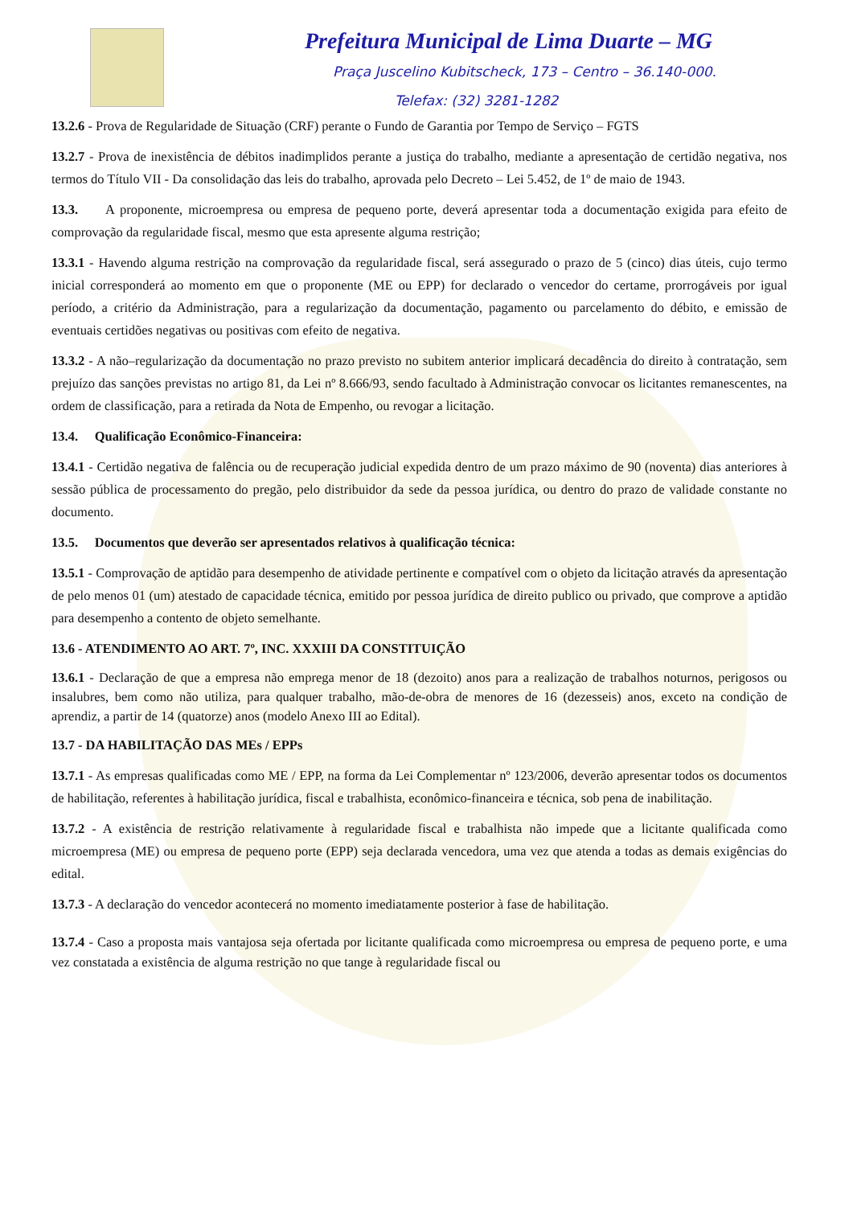Prefeitura Municipal de Lima Duarte – MG
Praça Juscelino Kubitscheck, 173 – Centro – 36.140-000.
Telefax: (32) 3281-1282
13.2.6 - Prova de Regularidade de Situação (CRF) perante o Fundo de Garantia por Tempo de Serviço – FGTS
13.2.7 - Prova de inexistência de débitos inadimplidos perante a justiça do trabalho, mediante a apresentação de certidão negativa, nos termos do Título VII - Da consolidação das leis do trabalho, aprovada pelo Decreto – Lei 5.452, de 1º de maio de 1943.
13.3. A proponente, microempresa ou empresa de pequeno porte, deverá apresentar toda a documentação exigida para efeito de comprovação da regularidade fiscal, mesmo que esta apresente alguma restrição;
13.3.1 - Havendo alguma restrição na comprovação da regularidade fiscal, será assegurado o prazo de 5 (cinco) dias úteis, cujo termo inicial corresponderá ao momento em que o proponente (ME ou EPP) for declarado o vencedor do certame, prorrogáveis por igual período, a critério da Administração, para a regularização da documentação, pagamento ou parcelamento do débito, e emissão de eventuais certidões negativas ou positivas com efeito de negativa.
13.3.2 - A não–regularização da documentação no prazo previsto no subitem anterior implicará decadência do direito à contratação, sem prejuízo das sanções previstas no artigo 81, da Lei nº 8.666/93, sendo facultado à Administração convocar os licitantes remanescentes, na ordem de classificação, para a retirada da Nota de Empenho, ou revogar a licitação.
13.4. Qualificação Econômico-Financeira:
13.4.1 - Certidão negativa de falência ou de recuperação judicial expedida dentro de um prazo máximo de 90 (noventa) dias anteriores à sessão pública de processamento do pregão, pelo distribuidor da sede da pessoa jurídica, ou dentro do prazo de validade constante no documento.
13.5. Documentos que deverão ser apresentados relativos à qualificação técnica:
13.5.1 - Comprovação de aptidão para desempenho de atividade pertinente e compatível com o objeto da licitação através da apresentação de pelo menos 01 (um) atestado de capacidade técnica, emitido por pessoa jurídica de direito publico ou privado, que comprove a aptidão para desempenho a contento de objeto semelhante.
13.6 - ATENDIMENTO AO ART. 7º, INC. XXXIII DA CONSTITUIÇÃO
13.6.1 - Declaração de que a empresa não emprega menor de 18 (dezoito) anos para a realização de trabalhos noturnos, perigosos ou insalubres, bem como não utiliza, para qualquer trabalho, mão-de-obra de menores de 16 (dezesseis) anos, exceto na condição de aprendiz, a partir de 14 (quatorze) anos (modelo Anexo III ao Edital).
13.7 - DA HABILITAÇÃO DAS MEs / EPPs
13.7.1 - As empresas qualificadas como ME / EPP, na forma da Lei Complementar nº 123/2006, deverão apresentar todos os documentos de habilitação, referentes à habilitação jurídica, fiscal e trabalhista, econômico-financeira e técnica, sob pena de inabilitação.
13.7.2 - A existência de restrição relativamente à regularidade fiscal e trabalhista não impede que a licitante qualificada como microempresa (ME) ou empresa de pequeno porte (EPP) seja declarada vencedora, uma vez que atenda a todas as demais exigências do edital.
13.7.3 - A declaração do vencedor acontecerá no momento imediatamente posterior à fase de habilitação.
13.7.4 - Caso a proposta mais vantajosa seja ofertada por licitante qualificada como microempresa ou empresa de pequeno porte, e uma vez constatada a existência de alguma restrição no que tange à regularidade fiscal ou